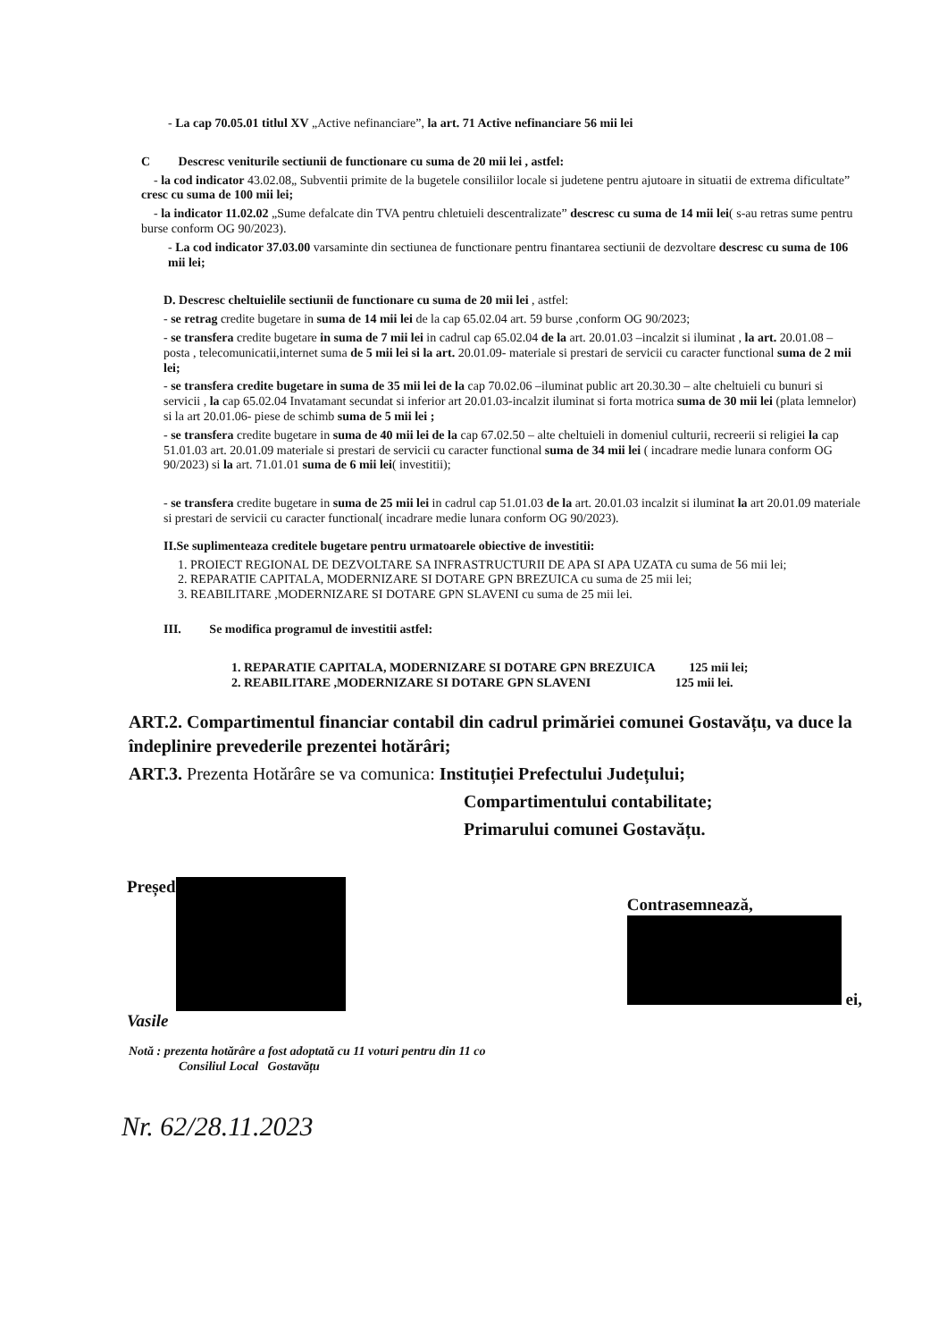- La cap 70.05.01 titlul XV „Active nefinanciare”, la art. 71 Active nefinanciare 56 mii lei
C Descresc veniturile sectiunii de functionare cu suma de 20 mii lei , astfel:
- la cod indicator 43.02.08„ Subventii primite de la bugetele consiliilor locale si judetene pentru ajutoare in situatii de extrema dificultate” cresc cu suma de 100 mii lei;
- la indicator 11.02.02 „Sume defalcate din TVA pentru chletuieli descentralizate” descresc cu suma de 14 mii lei( s-au retras sume pentru burse conform OG 90/2023).
- La cod indicator 37.03.00 varsaminte din sectiunea de functionare pentru finantarea sectiunii de dezvoltare descresc cu suma de 106 mii lei;
D. Descresc cheltuielile sectiunii de functionare cu suma de 20 mii lei , astfel:
- se retrag credite bugetare in suma de 14 mii lei de la cap 65.02.04 art. 59 burse ,conform OG 90/2023;
- se transfera credite bugetare in suma de 7 mii lei in cadrul cap 65.02.04 de la art. 20.01.03 –incalzit si iluminat , la art. 20.01.08 – posta , telecomunicatii,internet suma de 5 mii lei si la art. 20.01.09- materiale si prestari de servicii cu caracter functional suma de 2 mii lei;
- se transfera credite bugetare in suma de 35 mii lei de la cap 70.02.06 –iluminat public art 20.30.30 – alte cheltuieli cu bunuri si servicii , la cap 65.02.04 Invatamant secundat si inferior art 20.01.03-incalzit iluminat si forta motrica suma de 30 mii lei (plata lemnelor) si la art 20.01.06- piese de schimb suma de 5 mii lei ;
- se transfera credite bugetare in suma de 40 mii lei de la cap 67.02.50 – alte cheltuieli in domeniul culturii, recreerii si religiei la cap 51.01.03 art. 20.01.09 materiale si prestari de servicii cu caracter functional suma de 34 mii lei ( incadrare medie lunara conform OG 90/2023) si la art. 71.01.01 suma de 6 mii lei( investitii);
- se transfera credite bugetare in suma de 25 mii lei in cadrul cap 51.01.03 de la art. 20.01.03 incalzit si iluminat la art 20.01.09 materiale si prestari de servicii cu caracter functional( incadrare medie lunara conform OG 90/2023).
II.Se suplimenteaza creditele bugetare pentru urmatoarele obiective de investitii:
1. PROIECT REGIONAL DE DEZVOLTARE SA INFRASTRUCTURII DE APA SI APA UZATA cu suma de 56 mii lei;
2. REPARATIE CAPITALA, MODERNIZARE SI DOTARE GPN BREZUICA cu suma de 25 mii lei;
3. REABILITARE ,MODERNIZARE SI DOTARE GPN SLAVENI cu suma de 25 mii lei.
III. Se modifica programul de investitii astfel:
1. REPARATIE CAPITALA, MODERNIZARE SI DOTARE GPN BREZUICA 125 mii lei;
2. REABILITARE ,MODERNIZARE SI DOTARE GPN SLAVENI 125 mii lei.
ART.2. Compartimentul financiar contabil din cadrul primăriei comunei Gostavățu, va duce la îndeplinire prevederile prezentei hotărâri;
ART.3. Prezenta Hotărâre se va comunica: Instituției Prefectului Județului;
Compartimentului contabilitate;
Primarului comunei Gostavățu.
Președ
Vasile
Contrasemnează,
ei,
Notă : prezenta hotărâre a fost adoptată cu 11 voturi pentru din 11 co
Consiliul Local Gostavățu
Nr. 62/28.11.2023